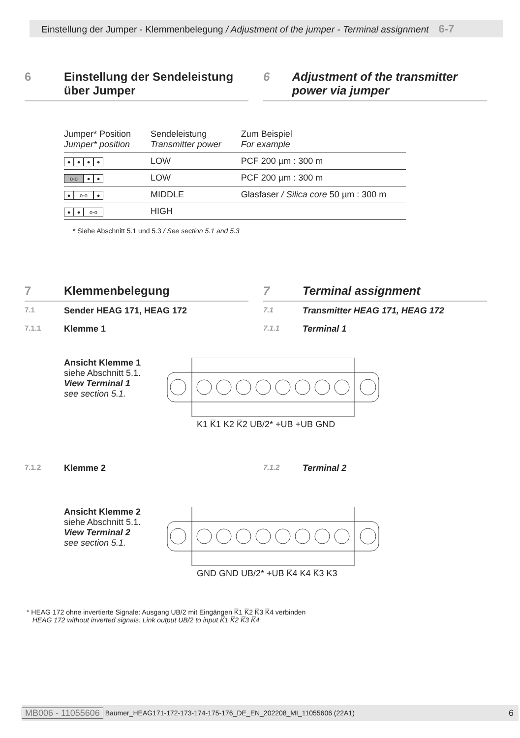Einstellung der Jumper - Klemmenbelegung / Adjustment of the jumper - Terminal assignment 6-7
6 Einstellung der Sendeleistung
über Jumper
6 Adjustment of the transmitter power via jumper
| Jumper* Position Jumper* position | Sendeleistung Transmitter power | Zum Beispiel For example |
| --- | --- | --- |
| ● ● ● ● | LOW | PCF 200 µm : 300 m |
| o-o ● ● | LOW | PCF 200 µm : 300 m |
| ● o-o ● | MIDDLE | Glasfaser / Silica core 50 µm : 300 m |
| ● ● o-o | HIGH | |
* Siehe Abschnitt 5.1 und 5.3 / See section 5.1 and 5.3
7 Klemmenbelegung
7.1
Sender HEAG 171, HEAG 172
7.1.1
Klemme 1
7 Terminal assignment
7.1
Transmitter HEAG 171, HEAG 172
7.1.1
Terminal 1
Ansicht Klemme 1
siehe Abschnitt 5.1.
View Terminal 1
see section 5.1.
K1 K̅1 K2 K̅2 UB/2* +UB +UB GND
7.1.2
Klemme 2
7.1.2
Terminal 2
Ansicht Klemme 2
siehe Abschnitt 5.1.
View Terminal 2
see section 5.1.
GND GND UB/2* +UB K̅4 K4 K̅3 K3
* HEAG 172 ohne invertierte Signale: Ausgang UB/2 mit Eingängen K̅1 K̅2 K̅3 K̅4 verbinden
HEAG 172 without inverted signals: Link output UB/2 to input K̅1 K̅2 K̅3 K̅4
MB006 - 11055606 Baumer_HEAG171-172-173-174-175-176_DE_EN_202208_MI_11055606 (22A1) 6